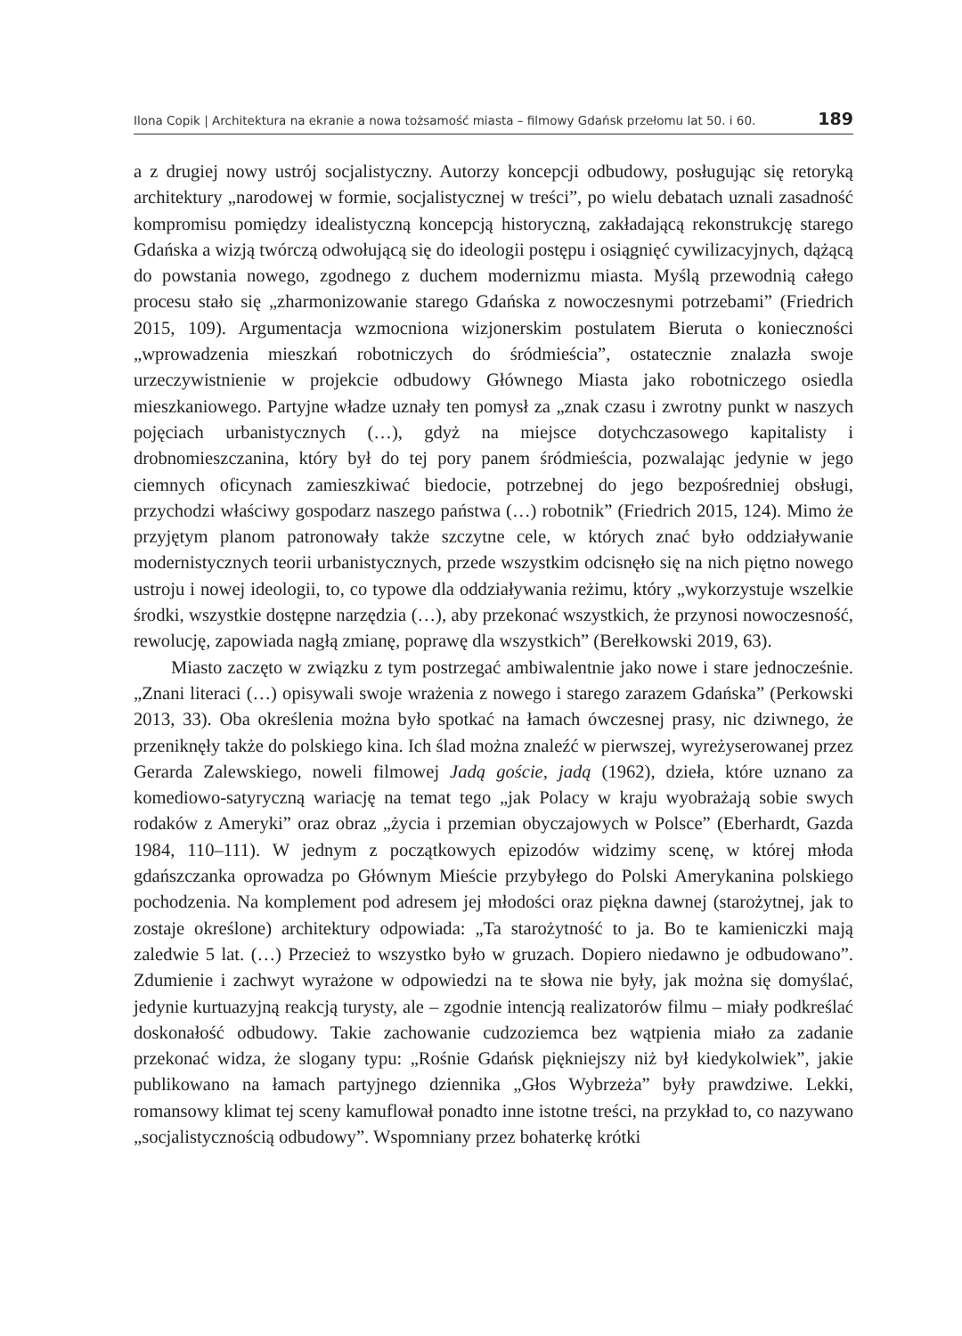Ilona Copik | Architektura na ekranie a nowa tożsamość miasta – filmowy Gdańsk przełomu lat 50. i 60. 189
a z drugiej nowy ustrój socjalistyczny. Autorzy koncepcji odbudowy, posługując się retoryką architektury „narodowej w formie, socjalistycznej w treści”, po wielu debatach uznali zasadność kompromisu pomiędzy idealistyczną koncepcją historyczną, zakładającą rekonstrukcję starego Gdańska a wizją twórczą odwołującą się do ideologii postępu i osiągnięć cywilizacyjnych, dążącą do powstania nowego, zgodnego z duchem modernizmu miasta. Myślą przewodnią całego procesu stało się „zharmonizowanie starego Gdańska z nowoczesnymi potrzebami” (Friedrich 2015, 109). Argumentacja wzmocniona wizjonerskim postulatem Bieruta o konieczności „wprowadzenia mieszkań robotniczych do śródmieścia”, ostatecznie znalazła swoje urzeczywistnienie w projekcie odbudowy Głównego Miasta jako robotniczego osiedla mieszkaniowego. Partyjne władze uznały ten pomysł za „znak czasu i zwrotny punkt w naszych pojęciach urbanistycznych (…), gdyż na miejsce dotychczasowego kapitalisty i drobnomieszczanina, który był do tej pory panem śródmieścia, pozwalając jedynie w jego ciemnych oficynach zamieszkiwać biedocie, potrzebnej do jego bezpośredniej obsługi, przychodzi właściwy gospodarz naszego państwa (…) robotnik” (Friedrich 2015, 124). Mimo że przyjętym planom patronowały także szczytne cele, w których znać było oddziaływanie modernistycznych teorii urbanistycznych, przede wszystkim odcisnęło się na nich piętno nowego ustroju i nowej ideologii, to, co typowe dla oddziaływania reżimu, który „wykorzystuje wszelkie środki, wszystkie dostępne narzędzia (…), aby przekonać wszystkich, że przynosi nowoczesność, rewolucję, zapowiada nagłą zmianę, poprawę dla wszystkich” (Berełkowski 2019, 63).
Miasto zaczęto w związku z tym postrzegać ambiwalentnie jako nowe i stare jednocześnie. „Znani literaci (…) opisywali swoje wrażenia z nowego i starego zarazem Gdańska” (Perkowski 2013, 33). Oba określenia można było spotkać na łamach ówczesnej prasy, nic dziwnego, że przeniknęły także do polskiego kina. Ich ślad można znaleźć w pierwszej, wyreżyserowanej przez Gerarda Zalewskiego, noweli filmowej Jadą goście, jadą (1962), dzieła, które uznano za komediowo-satyryczną wariację na temat tego „jak Polacy w kraju wyobrażają sobie swych rodaków z Ameryki” oraz obraz „życia i przemian obyczajowych w Polsce” (Eberhardt, Gazda 1984, 110–111). W jednym z początkowych epizodów widzimy scenę, w której młoda gdańszczanka oprowadza po Głównym Mieście przybyłego do Polski Amerykanina polskiego pochodzenia. Na komplement pod adresem jej młodości oraz piękna dawnej (starożytnej, jak to zostaje określone) architektury odpowiada: „Ta starożytność to ja. Bo te kamieniczki mają zaledwie 5 lat. (…) Przecież to wszystko było w gruzach. Dopiero niedawno je odbudowano”. Zdumienie i zachwyt wyrażone w odpowiedzi na te słowa nie były, jak można się domyślać, jedynie kurtuazyjną reakcją turysty, ale – zgodnie intencją realizatorów filmu – miały podkreślać doskonałość odbudowy. Takie zachowanie cudzoziemca bez wątpienia miało za zadanie przekonać widza, że slogany typu: „Rośnie Gdańsk piękniejszy niż był kiedykolwiek”, jakie publikowano na łamach partyjnego dziennika „Głos Wybrzeża” były prawdziwe. Lekki, romansowy klimat tej sceny kamuflował ponadto inne istotne treści, na przykład to, co nazywano „socjalistycznością odbudowy”. Wspomniany przez bohaterkę krótki